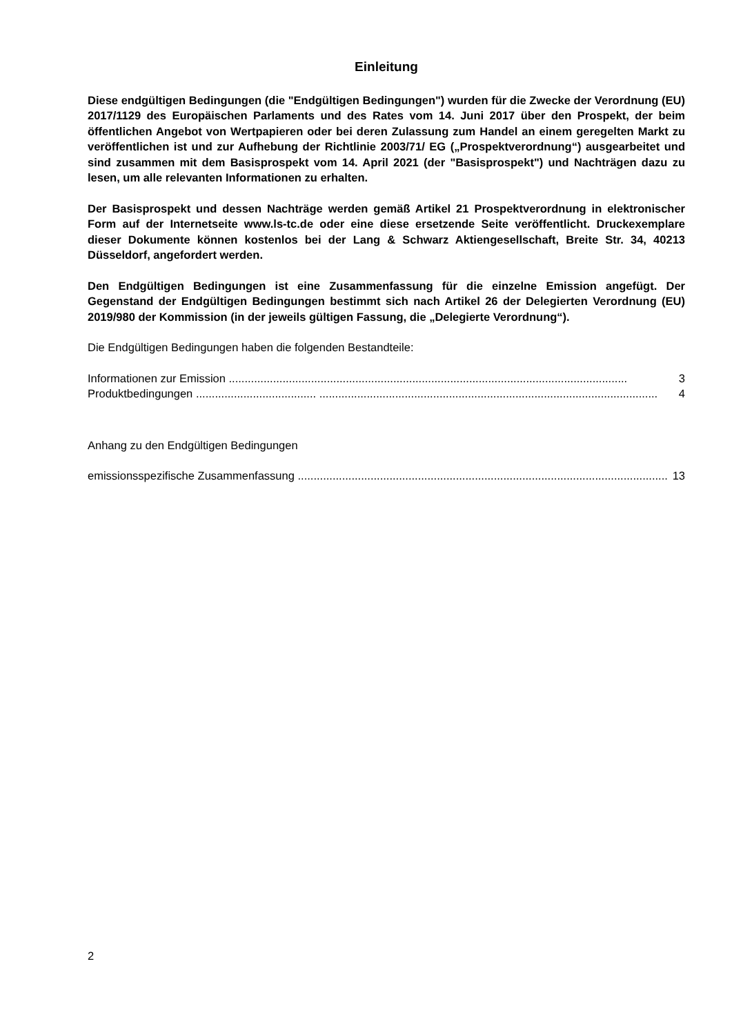Einleitung
Diese endgültigen Bedingungen (die "Endgültigen Bedingungen") wurden für die Zwecke der Verordnung (EU) 2017/1129 des Europäischen Parlaments und des Rates vom 14. Juni 2017 über den Prospekt, der beim öffentlichen Angebot von Wertpapieren oder bei deren Zulassung zum Handel an einem geregelten Markt zu veröffentlichen ist und zur Aufhebung der Richtlinie 2003/71/ EG („Prospektverordnung“) ausgearbeitet und sind zusammen mit dem Basisprospekt vom 14. April 2021 (der "Basisprospekt") und Nachträgen dazu zu lesen, um alle relevanten Informationen zu erhalten.
Der Basisprospekt und dessen Nachträge werden gemäß Artikel 21 Prospektverordnung in elektronischer Form auf der Internetseite www.ls-tc.de oder eine diese ersetzende Seite veröffentlicht. Druckexemplare dieser Dokumente können kostenlos bei der Lang & Schwarz Aktiengesellschaft, Breite Str. 34, 40213 Düsseldorf, angefordert werden.
Den Endgültigen Bedingungen ist eine Zusammenfassung für die einzelne Emission angefügt. Der Gegenstand der Endgültigen Bedingungen bestimmt sich nach Artikel 26 der Delegierten Verordnung (EU) 2019/980 der Kommission (in der jeweils gültigen Fassung, die „Delegierte Verordnung“).
Die Endgültigen Bedingungen haben die folgenden Bestandteile:
Informationen zur Emission .............................................................................................................................. 3
Produktbedingungen ...................................... ........................................................................................................... 4
Anhang zu den Endgültigen Bedingungen
emissionsspezifische Zusammenfassung ..................................................................................................................... 13
2